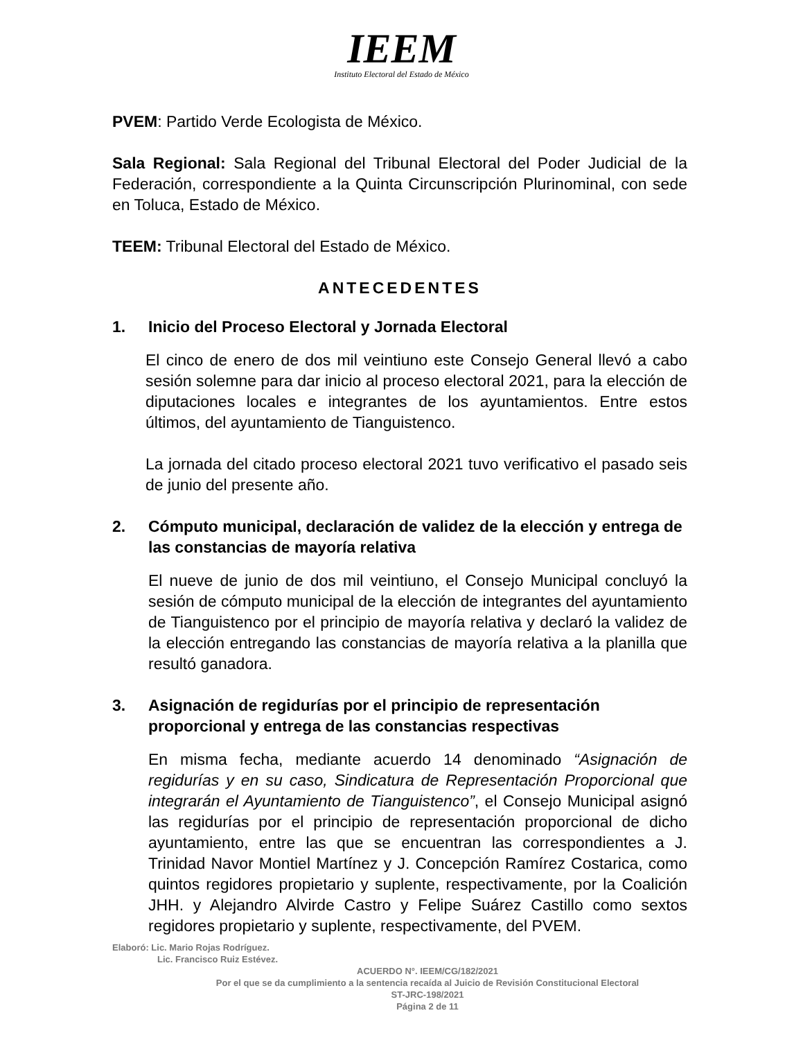IEEM
Instituto Electoral del Estado de México
PVEM: Partido Verde Ecologista de México.
Sala Regional: Sala Regional del Tribunal Electoral del Poder Judicial de la Federación, correspondiente a la Quinta Circunscripción Plurinominal, con sede en Toluca, Estado de México.
TEEM: Tribunal Electoral del Estado de México.
ANTECEDENTES
1. Inicio del Proceso Electoral y Jornada Electoral
El cinco de enero de dos mil veintiuno este Consejo General llevó a cabo sesión solemne para dar inicio al proceso electoral 2021, para la elección de diputaciones locales e integrantes de los ayuntamientos. Entre estos últimos, del ayuntamiento de Tianguistenco.
La jornada del citado proceso electoral 2021 tuvo verificativo el pasado seis de junio del presente año.
2. Cómputo municipal, declaración de validez de la elección y entrega de las constancias de mayoría relativa
El nueve de junio de dos mil veintiuno, el Consejo Municipal concluyó la sesión de cómputo municipal de la elección de integrantes del ayuntamiento de Tianguistenco por el principio de mayoría relativa y declaró la validez de la elección entregando las constancias de mayoría relativa a la planilla que resultó ganadora.
3. Asignación de regidurías por el principio de representación proporcional y entrega de las constancias respectivas
En misma fecha, mediante acuerdo 14 denominado “Asignación de regidurías y en su caso, Sindicatura de Representación Proporcional que integrarán el Ayuntamiento de Tianguistenco”, el Consejo Municipal asignó las regidurías por el principio de representación proporcional de dicho ayuntamiento, entre las que se encuentran las correspondientes a J. Trinidad Navor Montiel Martínez y J. Concepción Ramírez Costarica, como quintos regidores propietario y suplente, respectivamente, por la Coalición JHH. y Alejandro Alvirde Castro y Felipe Suárez Castillo como sextos regidores propietario y suplente, respectivamente, del PVEM.
Elaboró: Lic. Mario Rojas Rodríguez.
Lic. Francisco Ruiz Estévez.
ACUERDO N°. IEEM/CG/182/2021
Por el que se da cumplimiento a la sentencia recaída al Juicio de Revisión Constitucional Electoral
ST-JRC-198/2021
Página 2 de 11